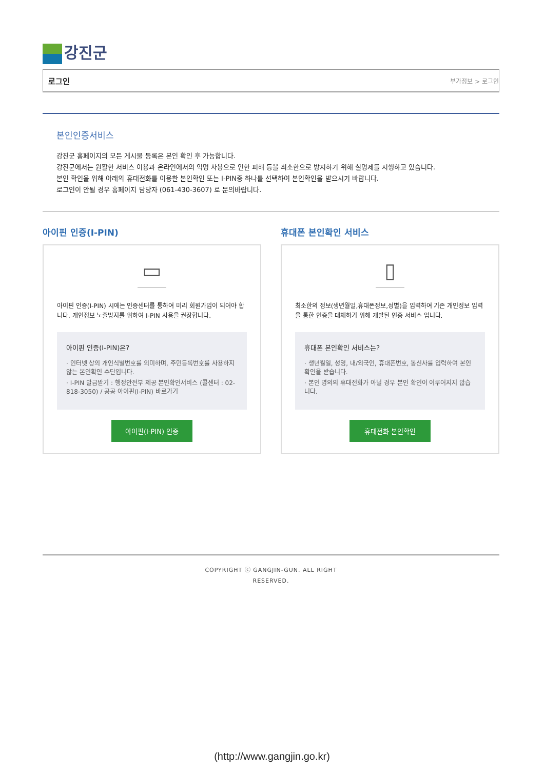강진군
로그인 부가정보 > 로그인
본인인증서비스
강진군 홈페이지의 모든 게시물 등록은 본인 확인 후 가능합니다.
강진군에서는 원활한 서비스 이용과 온라인에서의 익명 사용으로 인한 피해 등을 최소한으로 방지하기 위해 실명제를 시행하고 있습니다.
본인 확인을 위해 아래의 휴대전화를 이용한 본인확인 또는 I-PIN중 하나를 선택하여 본인확인을 받으시기 바랍니다.
로그인이 안될 경우 홈페이지 담당자 (061-430-3607) 로 문의바랍니다.
아이핀 인증(I-PIN)
▭
아이핀 인증(I-PIN) 시에는 인증센터를 통하여 미리 회원가입이 되어야 합니다. 개인정보 노출방지를 위하여 I-PIN 사용을 권장합니다.
아이핀 인증(I-PIN)은?
· 인터넷 상의 개인식별번호를 의미하며, 주민등록번호를 사용하지 않는 본인확인 수단입니다.
· I-PIN 발급받기 : 행정안전부 제공 본인확인서비스 (콜센터 : 02-818-3050) / 공공 아이핀(I-PIN) 바로가기
아이핀(I-PIN) 인증
휴대폰 본인확인 서비스
▯
최소한의 정보(생년월일,휴대폰정보,성별)을 입력하여 기존 개인정보 입력을 통한 인증을 대체하기 위해 개발된 인증 서비스 입니다.
휴대폰 본인확인 서비스는?
· 생년월일, 성명, 내/외국인, 휴대폰번호, 통신사를 입력하여 본인확인을 받습니다.
· 본인 명의의 휴대전화가 아닐 경우 본인 확인이 이루어지지 않습니다.
휴대전화 본인확인
COPYRIGHT ⓒ GANGJIN-GUN. ALL RIGHT
RESERVED.
(http://www.gangjin.go.kr)